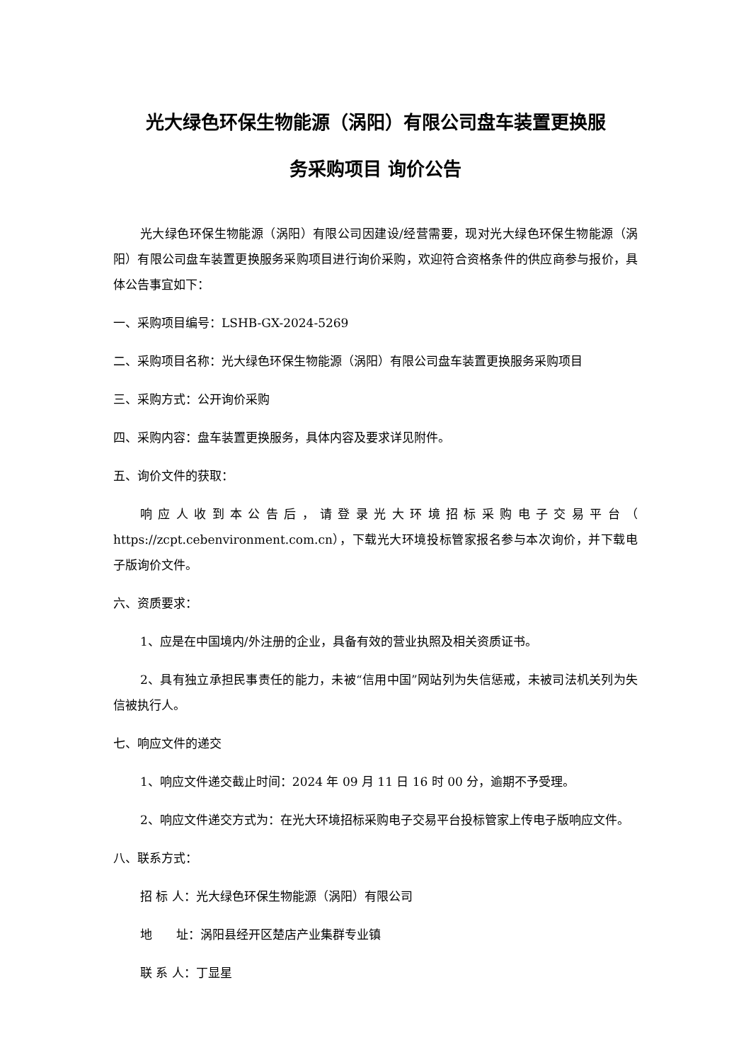光大绿色环保生物能源（涡阳）有限公司盘车装置更换服
务采购项目 询价公告
光大绿色环保生物能源（涡阳）有限公司因建设/经营需要，现对光大绿色环保生物能源（涡阳）有限公司盘车装置更换服务采购项目进行询价采购，欢迎符合资格条件的供应商参与报价，具体公告事宜如下：
一、采购项目编号：LSHB-GX-2024-5269
二、采购项目名称：光大绿色环保生物能源（涡阳）有限公司盘车装置更换服务采购项目
三、采购方式：公开询价采购
四、采购内容：盘车装置更换服务，具体内容及要求详见附件。
五、询价文件的获取：
响应人收到本公告后，请登录光大环境招标采购电子交易平台（ https://zcpt.cebenvironment.com.cn），下载光大环境投标管家报名参与本次询价，并下载电子版询价文件。
六、资质要求：
1、应是在中国境内/外注册的企业，具备有效的营业执照及相关资质证书。
2、具有独立承担民事责任的能力，未被“信用中国”网站列为失信惩戒，未被司法机关列为失信被执行人。
七、响应文件的递交
1、响应文件递交截止时间：2024 年 09 月 11 日 16 时 00 分，逾期不予受理。
2、响应文件递交方式为：在光大环境招标采购电子交易平台投标管家上传电子版响应文件。
八、联系方式：
招 标 人：光大绿色环保生物能源（涡阳）有限公司
地　　址：涡阳县经开区楚店产业集群专业镇
联 系 人：丁显星